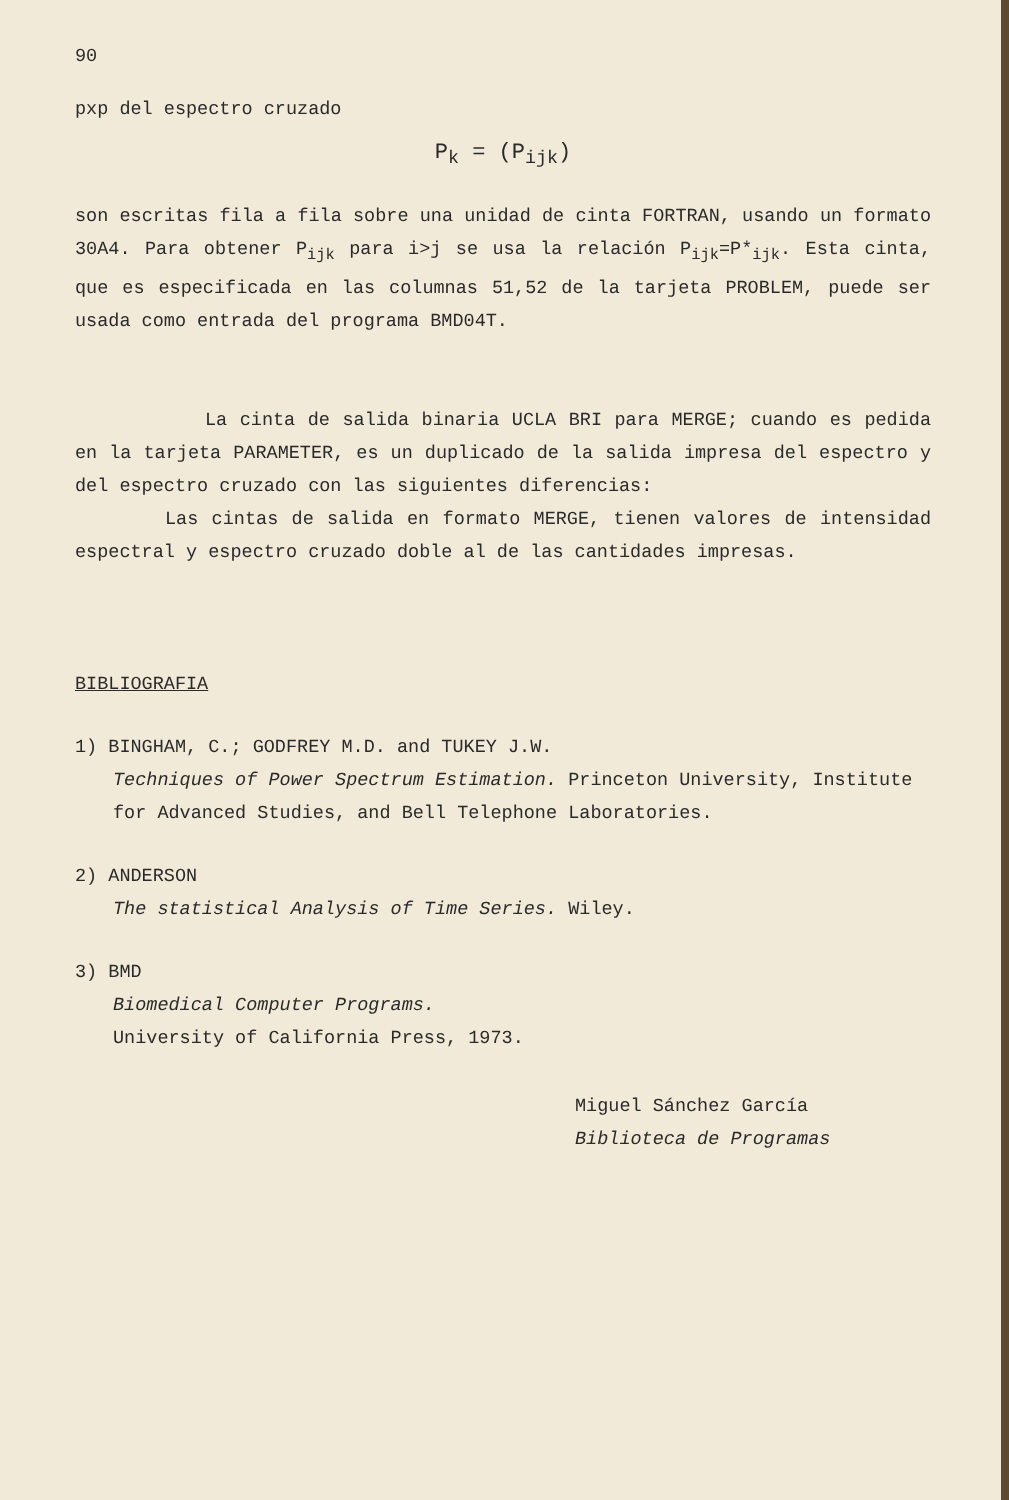90
pxp del espectro cruzado
P<sub>k</sub> = (P<sub>ijk</sub>)
son escritas fila a fila sobre una unidad de cinta FORTRAN, usando un formato 30A4. Para obtener P<sub>ijk</sub> para i>j se usa la relación P<sub>ijk</sub>=P*<sub>ijk</sub>. Esta cinta, que es especificada en las columnas 51,52 de la tarjeta PROBLEM, puede ser usada como entrada del programa BMD04T.
La cinta de salida binaria UCLA BRI para MERGE; cuando es pedida en la tarjeta PARAMETER, es un duplicado de la salida impresa del espectro y del espectro cruzado con las siguientes diferencias:
Las cintas de salida en formato MERGE, tienen valores de intensidad espectral y espectro cruzado doble al de las cantidades impresas.
BIBLIOGRAFIA
1) BINGHAM, C.; GODFREY M.D. and TUKEY J.W.
Techniques of Power Spectrum Estimation. Princeton University, Institute for Advanced Studies, and Bell Telephone Laboratories.
2) ANDERSON
The statistical Analysis of Time Series. Wiley.
3) BMD
Biomedical Computer Programs.
University of California Press, 1973.
Miguel Sánchez García
Biblioteca de Programas